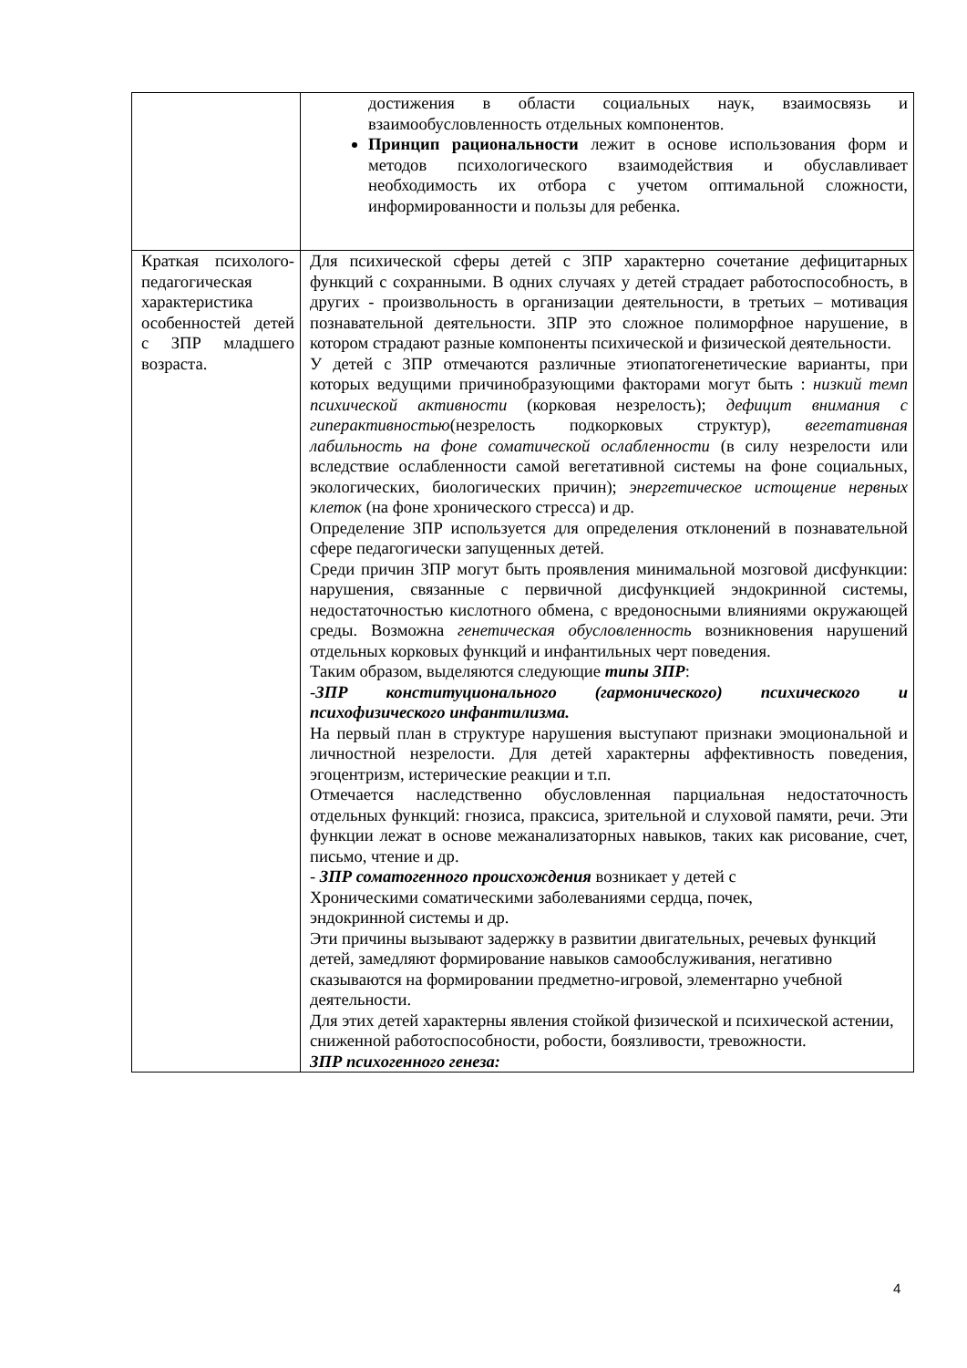| | достижения в области социальных наук, взаимосвязь и взаимообусловленность отдельных компонентов. Принцип рациональности лежит в основе использования форм и методов психологического взаимодействия и обуславливает необходимость их отбора с учетом оптимальной сложности, информированности и пользы для ребенка. |
| Краткая психолого-педагогическая характеристика особенностей детей с ЗПР младшего возраста. | Для психической сферы детей с ЗПР характерно сочетание дефицитарных функций с сохранными. В одних случаях у детей страдает работоспособность, в других - произвольность в организации деятельности, в третьих – мотивация познавательной деятельности. ЗПР это сложное полиморфное нарушение, в котором страдают разные компоненты психической и физической деятельности. У детей с ЗПР отмечаются различные этиопатогенетические варианты, при которых ведущими причинобразующими факторами могут быть : низкий темп психической активности (корковая незрелость); дефицит внимания с гиперактивностью (незрелость подкорковых структур), вегетативная лабильность на фоне соматической ослабленности (в силу незрелости или вследствие ослабленности самой вегетативной системы на фоне социальных, экологических, биологических причин); энергетическое истощение нервных клеток (на фоне хронического стресса) и др. Определение ЗПР используется для определения отклонений в познавательной сфере педагогически запущенных детей. Среди причин ЗПР могут быть проявления минимальной мозговой дисфункции: нарушения, связанные с первичной дисфункцией эндокринной системы, недостаточностью кислотного обмена, с вредоносными влияниями окружающей среды. Возможна генетическая обусловленность возникновения нарушений отдельных корковых функций и инфантильных черт поведения. Таким образом, выделяются следующие типы ЗПР : - ЗПР конституционального (гармонического) психического и психофизического инфантилизма. На первый план в структуре нарушения выступают признаки эмоциональной и личностной незрелости. Для детей характерны аффективность поведения, эгоцентризм, истерические реакции и т.п. Отмечается наследственно обусловленная парциальная недостаточность отдельных функций: гнозиса, праксиса, зрительной и слуховой памяти, речи. Эти функции лежат в основе межанализаторных навыков, таких как рисование, счет, письмо, чтение и др. - ЗПР соматогенного происхождения возникает у детей с Хроническими соматическими заболеваниями сердца, почек, эндокринной системы и др. Эти причины вызывают задержку в развитии двигательных, речевых функций детей, замедляют формирование навыков самообслуживания, негативно сказываются на формировании предметно-игровой, элементарно учебной деятельности. Для этих детей характерны явления стойкой физической и психической астении, сниженной работоспособности, робости, боязливости, тревожности. ЗПР психогенного генеза: |
4